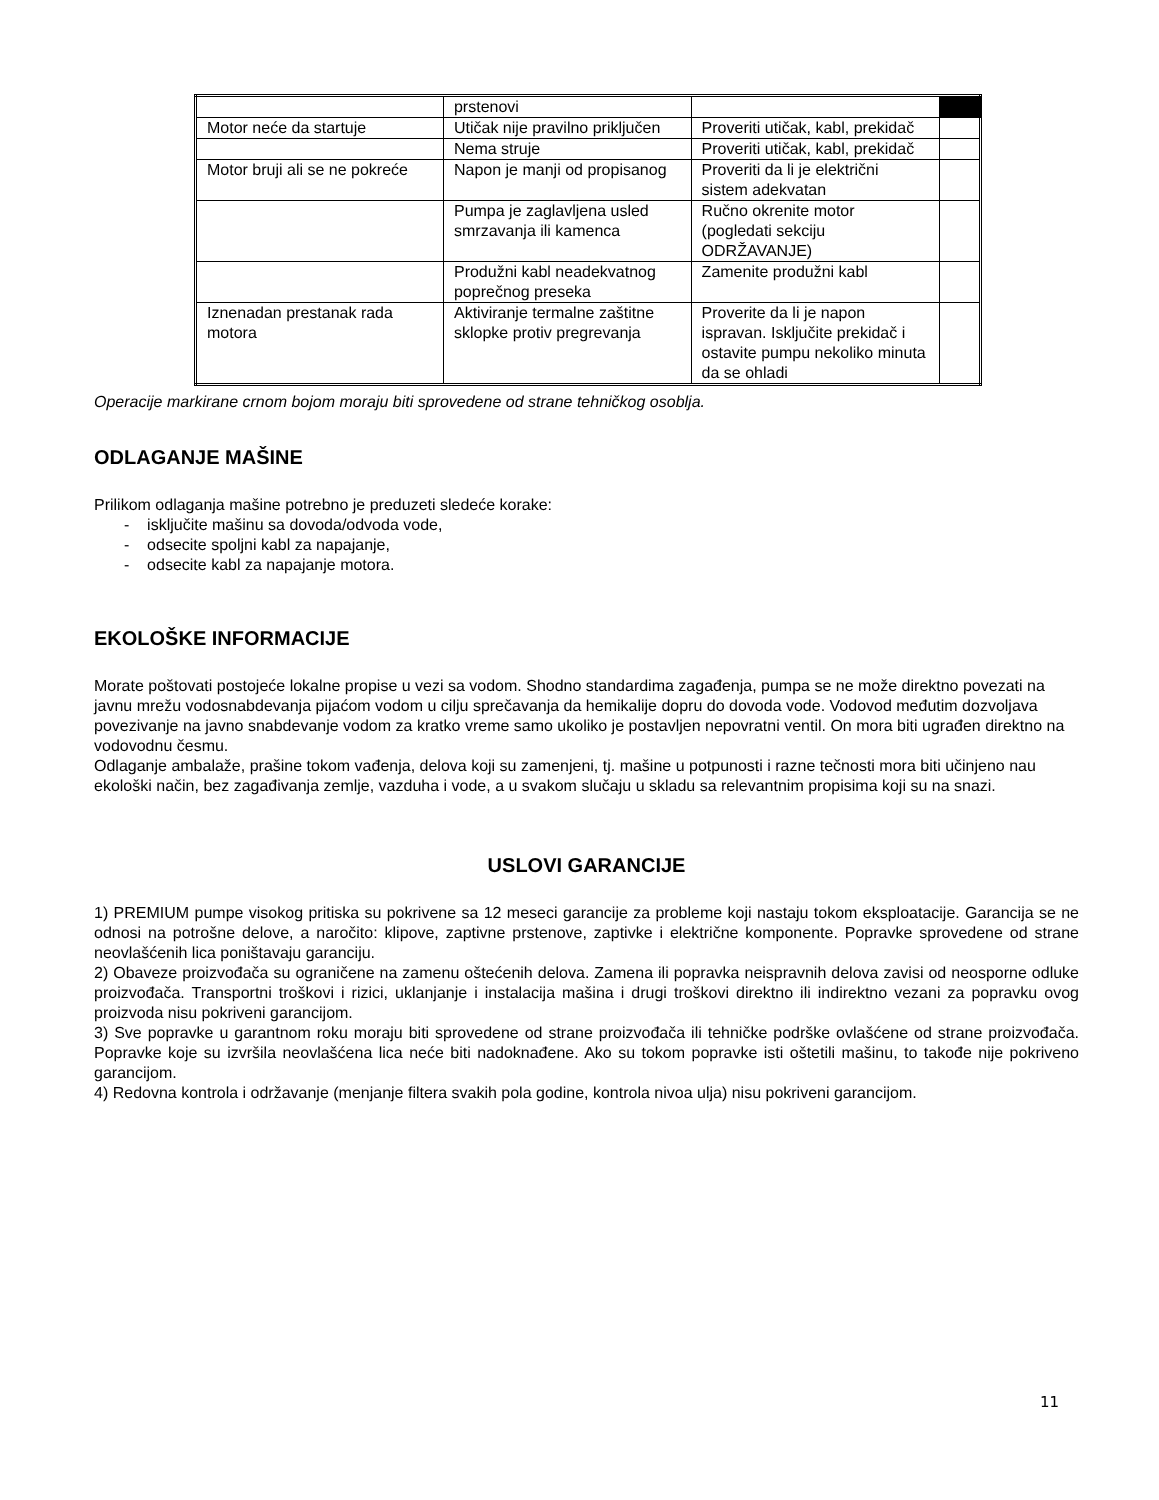| | prstenovi | | |
| Motor neće da startuje | Utičak nije pravilno priključen | Proveriti utičak, kabl, prekidač | |
| | Nema struje | Proveriti utičak, kabl, prekidač | |
| Motor bruji ali se ne pokreće | Napon je manji od propisanog | Proveriti da li je električni sistem adekvatan | |
| | Pumpa je zaglavljena usled smrzavanja ili kamenca | Ručno okrenite motor (pogledati sekciju ODRŽAVANJE) | |
| | Produžni kabl neadekvatnog poprečnog preseka | Zamenite produžni kabl | |
| Iznenadan prestanak rada motora | Aktiviranje termalne zaštitne sklopke protiv pregrevanja | Proverite da li je napon ispravan. Isključite prekidač i ostavite pumpu nekoliko minuta da se ohladi | |
Operacije markirane crnom bojom moraju biti sprovedene od strane tehničkog osoblja.
ODLAGANJE MAŠINE
Prilikom odlaganja mašine potrebno je preduzeti sledeće korake:
- isključite mašinu sa dovoda/odvoda vode,
- odsecite spoljni kabl za napajanje,
- odsecite kabl za napajanje motora.
EKOLOŠKE INFORMACIJE
Morate poštovati postojeće lokalne propise u vezi sa vodom. Shodno standardima zagađenja, pumpa se ne može direktno povezati na javnu mrežu vodosnabdevanja pijaćom vodom u cilju sprečavanja da hemikalije dopru do dovoda vode. Vodovod međutim dozvoljava povezivanje na javno snabdevanje vodom za kratko vreme samo ukoliko je postavljen nepovratni ventil. On mora biti ugrađen direktno na vodovodnu česmu.
Odlaganje ambalaže, prašine tokom vađenja, delova koji su zamenjeni, tj. mašine u potpunosti i razne tečnosti mora biti učinjeno nau ekološki način, bez zagađivanja zemlje, vazduha i vode, a u svakom slučaju u skladu sa relevantnim propisima koji su na snazi.
USLOVI GARANCIJE
1) PREMIUM pumpe visokog pritiska su pokrivene sa 12 meseci garancije za probleme koji nastaju tokom eksploatacije. Garancija se ne odnosi na potrošne delove, a naročito: klipove, zaptivne prstenove, zaptivke i električne komponente. Popravke sprovedene od strane neovlašćenih lica poništavaju garanciju.
2) Obaveze proizvođača su ograničene na zamenu oštećenih delova. Zamena ili popravka neispravnih delova zavisi od neosporne odluke proizvođača. Transportni troškovi i rizici, uklanjanje i instalacija mašina i drugi troškovi direktno ili indirektno vezani za popravku ovog proizvoda nisu pokriveni garancijom.
3) Sve popravke u garantnom roku moraju biti sprovedene od strane proizvođača ili tehničke podrške ovlašćene od strane proizvođača. Popravke koje su izvršila neovlašćena lica neće biti nadoknađene. Ako su tokom popravke isti oštetili mašinu, to takođe nije pokriveno garancijom.
4) Redovna kontrola i održavanje (menjanje filtera svakih pola godine, kontrola nivoa ulja) nisu pokriveni garancijom.
11